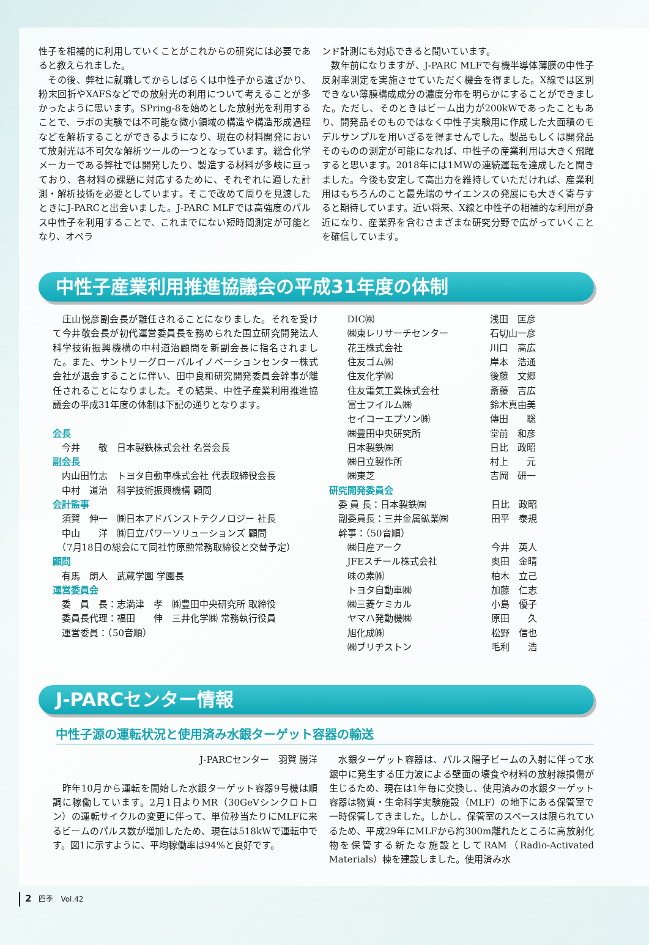性子を相補的に利用していくことがこれからの研究には必要であると教えられました。
　その後、弊社に就職してからしばらくは中性子から遠ざかり、粉末回折やXAFSなどでの放射光の利用について考えることが多かったように思います。SPring-8を始めとした放射光を利用することで、ラボの実験では不可能な微小領域の構造や構造形成過程などを解析することができるようになり、現在の材料開発において放射光は不可欠な解析ツールの一つとなっています。総合化学メーカーである弊社では開発したり、製造する材料が多岐に亘っており、各材料の課題に対応するために、それぞれに適した計測・解析技術を必要としています。そこで改めて周りを見渡したときにJ-PARCと出会いました。J-PARC MLFでは高強度のパルス中性子を利用することで、これまでにない短時間測定が可能となり、オペラ
ンド計測にも対応できると聞いています。
　数年前になりますが、J-PARC MLFで有機半導体薄膜の中性子反射率測定を実施させていただく機会を得ました。X線では区別できない薄膜構成成分の濃度分布を明らかにすることができました。ただし、そのときはビーム出力が200kWであったこともあり、開発品そのものではなく中性子実験用に作成した大面積のモデルサンプルを用いざるを得ませんでした。製品もしくは開発品そのものの測定が可能になれば、中性子の産業利用は大きく飛躍すると思います。2018年には1MWの連続運転を達成したと聞きました。今後も安定して高出力を維持していただければ、産業利用はもちろんのこと最先端のサイエンスの発展にも大きく寄与すると期待しています。近い将来、X線と中性子の相補的な利用が身近になり、産業界を含むさまざまな研究分野で広がっていくことを確信しています。
中性子産業利用推進協議会の平成31年度の体制
　庄山悦彦副会長が離任されることになりました。それを受けて今井敬会長が初代運営委員長を務められた国立研究開発法人科学技術振興機構の中村道治顧問を新副会長に指名されました。また、サントリーグローバルイノベーションセンター株式会社が退会することに伴い、田中良和研究開発委員会幹事が離任されることになりました。その結果、中性子産業利用推進協議会の平成31年度の体制は下記の通りとなります。
会長
　今井　　敬　日本製鉄株式会社 名誉会長
副会長
　内山田竹志　トヨタ自動車株式会社 代表取締役会長
　中村　道治　科学技術振興機構 顧問
会計監事
　須賀　伸一　㈱日本アドバンストテクノロジー 社長
　中山　　洋　㈱日立パワーソリューションズ 顧問
　（7月18日の総会にて同社竹原勲常務取締役と交替予定）
顧問
　有馬　朗人　武蔵学園 学園長
運営委員会
　委　員　長：志満津　孝　㈱豊田中央研究所 取締役
　委員長代理：福田　　伸　三井化学㈱ 常務執行役員
　運営委員：（50音順）
| DIC㈱ | 浅田 匡彦 |
| ㈱東レリサーチセンター | 石切山一彦 |
| 花王株式会社 | 川口 高広 |
| 住友ゴム㈱ | 岸本 浩通 |
| 住友化学㈱ | 後藤 文郷 |
| 住友電気工業株式会社 | 斎藤 吉広 |
| 富士フイルム㈱ | 鈴木真由美 |
| セイコーエプソン㈱ | 傳田 聡 |
| ㈱豊田中央研究所 | 堂前 和彦 |
| 日本製鉄㈱ | 日比 政昭 |
| ㈱日立製作所 | 村上 元 |
| ㈱東芝 | 吉岡 研一 |
研究開発委員会
| 委 員 長：日本製鉄㈱ | 日比 政昭 |
| 副委員長：三井金属鉱業㈱ | 田平 泰規 |
| 幹事：（50音順） | |
| ㈱日産アーク | 今井 英人 |
| JFEスチール株式会社 | 奥田 金晴 |
| 味の素㈱ | 柏木 立己 |
| トヨタ自動車㈱ | 加藤 仁志 |
| ㈱三菱ケミカル | 小島 優子 |
| ヤマハ発動機㈱ | 原田 久 |
| 旭化成㈱ | 松野 信也 |
| ㈱ブリヂストン | 毛利 浩 |
J-PARCセンター情報
中性子源の運転状況と使用済み水銀ターゲット容器の輸送
J-PARCセンター　羽賀 勝洋
　昨年10月から運転を開始した水銀ターゲット容器9号機は順調に稼働しています。2月1日よりMR（30GeVシンクロトロン）の運転サイクルの変更に伴って、単位秒当たりにMLFに来るビームのパルス数が増加したため、現在は518kWで運転中です。図1に示すように、平均稼働率は94%と良好です。
　水銀ターゲット容器は、パルス陽子ビームの入射に伴って水銀中に発生する圧力波による壁面の壊食や材料の放射線損傷が生じるため、現在は1年毎に交換し、使用済みの水銀ターゲット容器は物質・生命科学実験施設（MLF）の地下にある保管室で一時保管してきました。しかし、保管室のスペースは限られているため、平成29年にMLFから約300m離れたところに高放射化物を保管する新たな施設としてRAM（Radio-Activated Materials）棟を建設しました。使用済み水
2　四季　Vol.42